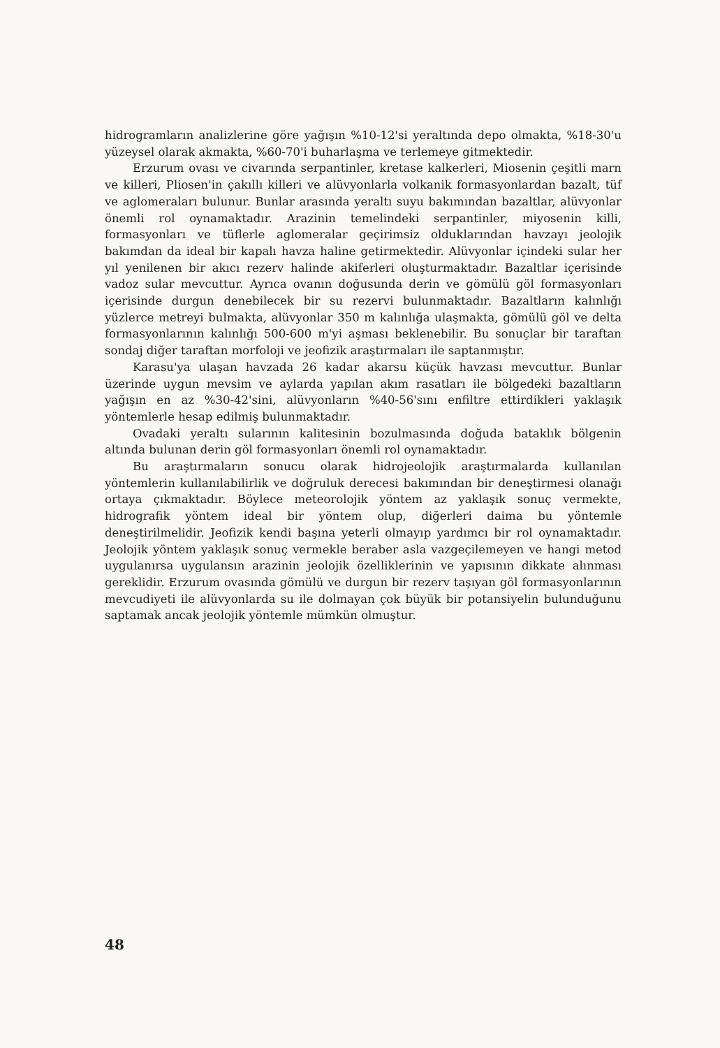hidrogramların analizlerine göre yağışın %10-12'si yeraltında depo olmakta, %18-30'u yüzeysel olarak akmakta, %60-70'i buharlaşma ve terlemeye gitmektedir.
Erzurum ovası ve civarında serpantinler, kretase kalkerleri, Miosenin çeşitli marn ve killeri, Pliosen'in çakıllı killeri ve alüvyonlarla volkanik formasyonlardan bazalt, tüf ve aglomeraları bulunur. Bunlar arasında yeraltı suyu bakımından bazaltlar, alüvyonlar önemli rol oynamaktadır. Arazinin temelindeki serpantinler, miyosenin killi, formasyonları ve tüflerle aglomeralar geçirimsiz olduklarından havzayı jeolojik bakımdan da ideal bir kapalı havza haline getirmektedir. Alüvyonlar içindeki sular her yıl yenilenen bir akıcı rezerv halinde akiferleri oluşturmaktadır. Bazaltlar içerisinde vadoz sular mevcuttur. Ayrıca ovanın doğusunda derin ve gömülü göl formasyonları içerisinde durgun denebilecek bir su rezervi bulunmaktadır. Bazaltların kalınlığı yüzlerce metreyi bulmakta, alüvyonlar 350 m kalınlığa ulaşmakta, gömülü göl ve delta formasyonlarının kalınlığı 500-600 m'yi aşması beklenebilir. Bu sonuçlar bir taraftan sondaj diğer taraftan morfoloji ve jeofizik araştırmaları ile saptanmıştır.
Karasu'ya ulaşan havzada 26 kadar akarsu küçük havzası mevcuttur. Bunlar üzerinde uygun mevsim ve aylarda yapılan akım rasatları ile bölgedeki bazaltların yağışın en az %30-42'sini, alüvyonların %40-56'sını enfiltre ettirdikleri yaklaşık yöntemlerle hesap edilmiş bulunmaktadır.
Ovadaki yeraltı sularının kalitesinin bozulmasında doğuda bataklık bölgenin altında bulunan derin göl formasyonları önemli rol oynamaktadır.
Bu araştırmaların sonucu olarak hidrojeolojik araştırmalarda kullanılan yöntemlerin kullanılabilirlik ve doğruluk derecesi bakımından bir deneştirmesi olanağı ortaya çıkmaktadır. Böylece meteorolojik yöntem az yaklaşık sonuç vermekte, hidrografik yöntem ideal bir yöntem olup, diğerleri daima bu yöntemle deneştirilmelidir. Jeofizik kendi başına yeterli olmayıp yardımcı bir rol oynamaktadır. Jeolojik yöntem yaklaşık sonuç vermekle beraber asla vazgeçilemeyen ve hangi metod uygulanırsa uygulansın arazinin jeolojik özelliklerinin ve yapısının dikkate alınması gereklidir. Erzurum ovasında gömülü ve durgun bir rezerv taşıyan göl formasyonlarının mevcudiyeti ile alüvyonlarda su ile dolmayan çok büyük bir potansiyelin bulunduğunu saptamak ancak jeolojik yöntemle mümkün olmuştur.
48